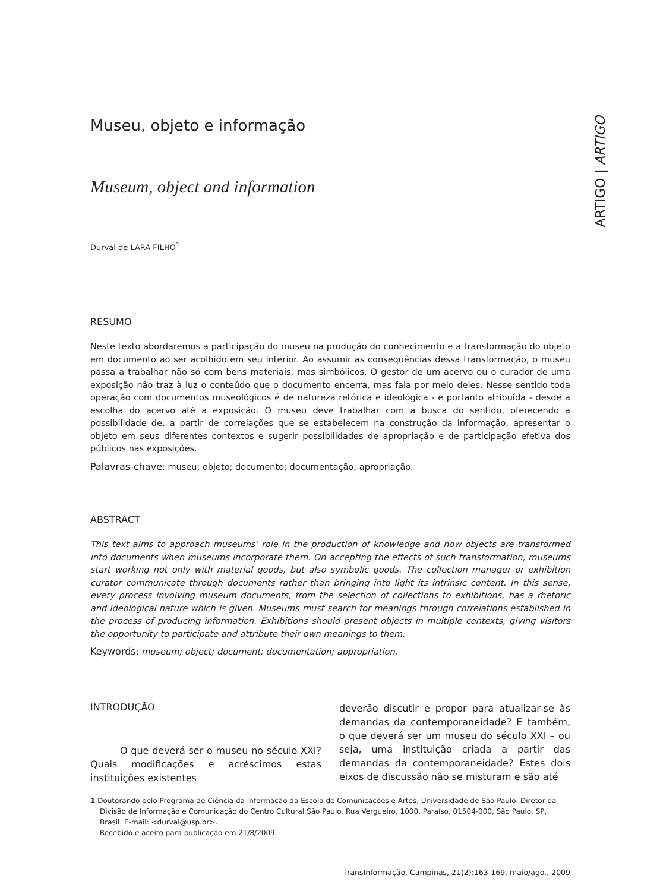ARTIGO | ARTIGO
Museu, objeto e informação
Museum, object and information
Durval de LARA FILHO<sup>1</sup>
RESUMO
Neste texto abordaremos a participação do museu na produção do conhecimento e a transformação do objeto em documento ao ser acolhido em seu interior. Ao assumir as consequências dessa transformação, o museu passa a trabalhar não só com bens materiais, mas simbólicos. O gestor de um acervo ou o curador de uma exposição não traz à luz o conteúdo que o documento encerra, mas fala por meio deles. Nesse sentido toda operação com documentos museológicos é de natureza retórica e ideológica - e portanto atribuída - desde a escolha do acervo até a exposição. O museu deve trabalhar com a busca do sentido, oferecendo a possibilidade de, a partir de correlações que se estabelecem na construção da informação, apresentar o objeto em seus diferentes contextos e sugerir possibilidades de apropriação e de participação efetiva dos públicos nas exposições.
Palavras-chave: museu; objeto; documento; documentação; apropriação.
ABSTRACT
This text aims to approach museums’ role in the production of knowledge and how objects are transformed into documents when museums incorporate them. On accepting the effects of such transformation, museums start working not only with material goods, but also symbolic goods. The collection manager or exhibition curator communicate through documents rather than bringing into light its intrinsic content. In this sense, every process involving museum documents, from the selection of collections to exhibitions, has a rhetoric and ideological nature which is given. Museums must search for meanings through correlations established in the process of producing information. Exhibitions should present objects in multiple contexts, giving visitors the opportunity to participate and attribute their own meanings to them.
Keywords: museum; object; document; documentation; appropriation.
INTRODUÇÃO
O que deverá ser o museu no século XXI? Quais modificações e acréscimos estas instituições existentes
deverão discutir e propor para atualizar-se às demandas da contemporaneidade? E também, o que deverá ser um museu do século XXI – ou seja, uma instituição criada a partir das demandas da contemporaneidade? Estes dois eixos de discussão não se misturam e são até
1 Doutorando pelo Programa de Ciência da Informação da Escola de Comunicações e Artes, Universidade de São Paulo. Diretor da Divisão de Informação e Comunicação do Centro Cultural São Paulo. Rua Vergueiro, 1000, Paraíso, 01504-000, São Paulo, SP, Brasil. E-mail: <durval@usp.br>.
Recebido e aceito para publicação em 21/8/2009.
TransInformação, Campinas, 21(2):163-169, maio/ago., 2009